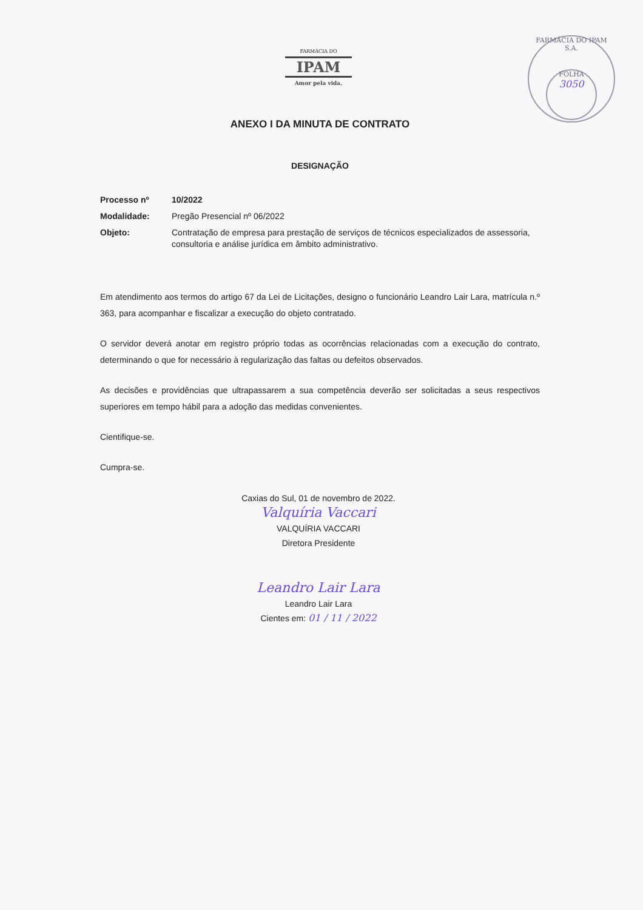FARMÁCIA DO
IPAM
Amor pela vida.
FARMÁCIA DO IPAM S.A.
FOLHA
3050
ANEXO I DA MINUTA DE CONTRATO
DESIGNAÇÃO
| Processo nº | 10/2022 |
| Modalidade: | Pregão Presencial nº 06/2022 |
| Objeto: | Contratação de empresa para prestação de serviços de técnicos especializados de assessoria, consultoria e análise jurídica em âmbito administrativo. |
Em atendimento aos termos do artigo 67 da Lei de Licitações, designo o funcionário Leandro Lair Lara, matrícula n.º 363, para acompanhar e fiscalizar a execução do objeto contratado.
O servidor deverá anotar em registro próprio todas as ocorrências relacionadas com a execução do contrato, determinando o que for necessário à regularização das faltas ou defeitos observados.
As decisões e providências que ultrapassarem a sua competência deverão ser solicitadas a seus respectivos superiores em tempo hábil para a adoção das medidas convenientes.
Cientifique-se.
Cumpra-se.
Caxias do Sul, 01 de novembro de 2022.
Valquíria Vaccari
VALQUÍRIA VACCARI
Diretora Presidente
Leandro Lair Lara
Leandro Lair Lara
Cientes em: 01 / 11 / 2022